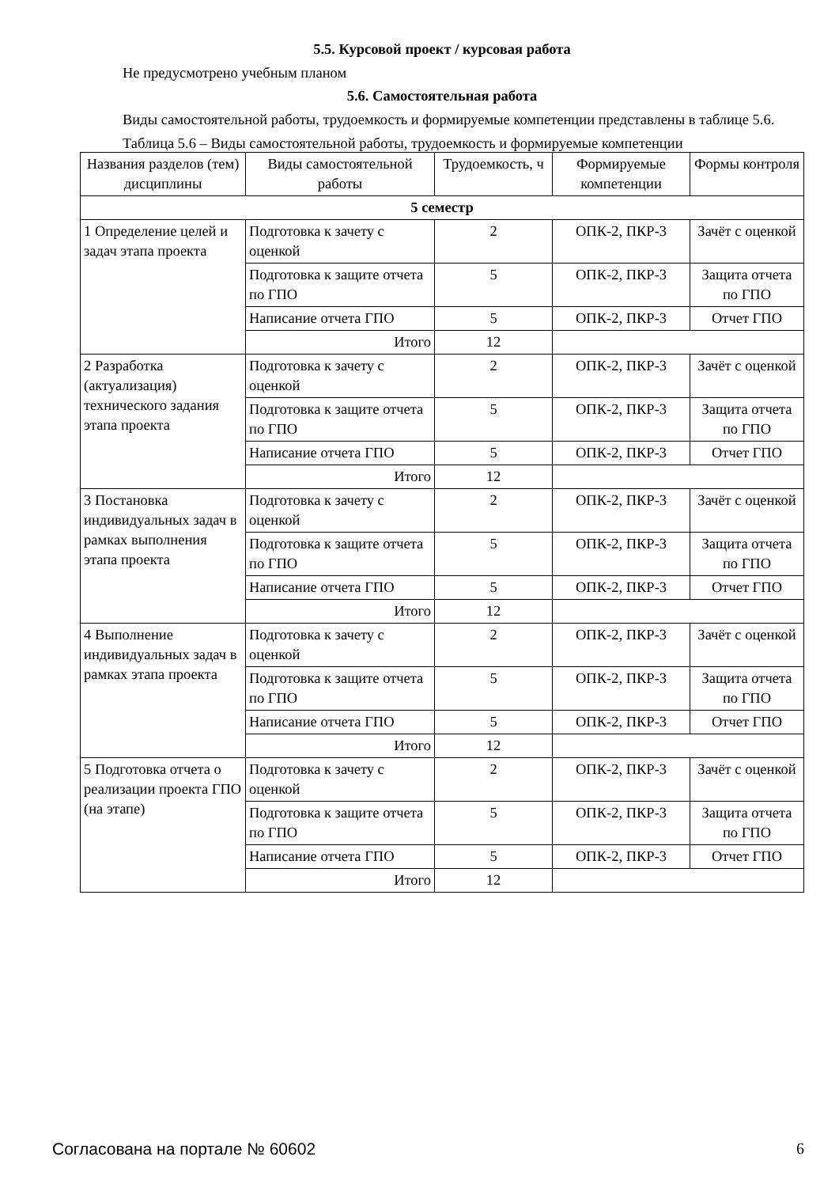5.5. Курсовой проект / курсовая работа
Не предусмотрено учебным планом
5.6. Самостоятельная работа
Виды самостоятельной работы, трудоемкость и формируемые компетенции представлены в таблице 5.6.
Таблица 5.6 – Виды самостоятельной работы, трудоемкость и формируемые компетенции
| Названия разделов (тем) дисциплины | Виды самостоятельной работы | Трудоемкость, ч | Формируемые компетенции | Формы контроля |
| --- | --- | --- | --- | --- |
| 5 семестр | | | | |
| 1 Определение целей и задач этапа проекта | Подготовка к зачету с оценкой | 2 | ОПК-2, ПКР-3 | Зачёт с оценкой |
| | Подготовка к защите отчета по ГПО | 5 | ОПК-2, ПКР-3 | Защита отчета по ГПО |
| | Написание отчета ГПО | 5 | ОПК-2, ПКР-3 | Отчет ГПО |
| | Итого | 12 | | |
| 2 Разработка (актуализация) технического задания этапа проекта | Подготовка к зачету с оценкой | 2 | ОПК-2, ПКР-3 | Зачёт с оценкой |
| | Подготовка к защите отчета по ГПО | 5 | ОПК-2, ПКР-3 | Защита отчета по ГПО |
| | Написание отчета ГПО | 5 | ОПК-2, ПКР-3 | Отчет ГПО |
| | Итого | 12 | | |
| 3 Постановка индивидуальных задач в рамках выполнения этапа проекта | Подготовка к зачету с оценкой | 2 | ОПК-2, ПКР-3 | Зачёт с оценкой |
| | Подготовка к защите отчета по ГПО | 5 | ОПК-2, ПКР-3 | Защита отчета по ГПО |
| | Написание отчета ГПО | 5 | ОПК-2, ПКР-3 | Отчет ГПО |
| | Итого | 12 | | |
| 4 Выполнение индивидуальных задач в рамках этапа проекта | Подготовка к зачету с оценкой | 2 | ОПК-2, ПКР-3 | Зачёт с оценкой |
| | Подготовка к защите отчета по ГПО | 5 | ОПК-2, ПКР-3 | Защита отчета по ГПО |
| | Написание отчета ГПО | 5 | ОПК-2, ПКР-3 | Отчет ГПО |
| | Итого | 12 | | |
| 5 Подготовка отчета о реализации проекта ГПО (на этапе) | Подготовка к зачету с оценкой | 2 | ОПК-2, ПКР-3 | Зачёт с оценкой |
| | Подготовка к защите отчета по ГПО | 5 | ОПК-2, ПКР-3 | Защита отчета по ГПО |
| | Написание отчета ГПО | 5 | ОПК-2, ПКР-3 | Отчет ГПО |
| | Итого | 12 | | |
Согласована на портале № 60602 6